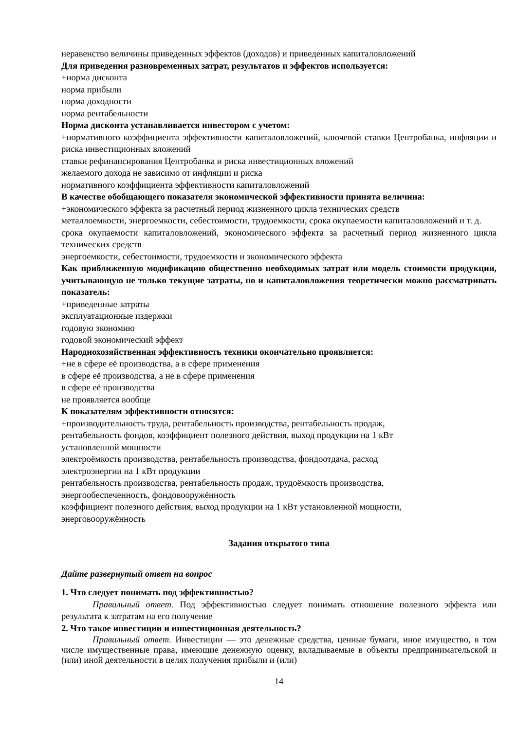неравенство величины приведенных эффектов (доходов) и приведенных капиталовложений
Для приведения разновременных затрат, результатов и эффектов используется:
+норма дисконта
норма прибыли
норма доходности
норма рентабельности
Норма дисконта устанавливается инвестором с учетом:
+нормативного коэффициента эффективности капиталовложений, ключевой ставки Центробанка, инфляции и риска инвестиционных вложений
ставки рефинансирования Центробанка и риска инвестиционных вложений
желаемого дохода не зависимо от инфляции и риска
нормативного коэффициента эффективности капиталовложений
В качестве обобщающего показателя экономической эффективности принята величина:
+экономического эффекта за расчетный период жизненного цикла технических средств
металлоемкости, энергоемкости, себестоимости, трудоемкости, срока окупаемости капиталовложений и т. д.
срока окупаемости капиталовложений, экономического эффекта за расчетный период жизненного цикла технических средств
энергоемкости, себестоимости, трудоемкости и экономического эффекта
Как приближенную модификацию общественно необходимых затрат или модель стоимости продукции, учитывающую не только текущие затраты, но и капиталовложения теоретически можно рассматривать показатель:
+приведенные затраты
эксплуатационные издержки
годовую экономию
годовой экономический эффект
Народнохозяйственная эффективность техники окончательно проявляется:
+не в сфере её производства, а в сфере применения
в сфере её производства, а не в сфере применения
в сфере её производства
не проявляется вообще
К показателям эффективности относятся:
+производительность труда, рентабельность производства, рентабельность продаж,
рентабельность фондов, коэффициент полезного действия, выход продукции на 1 кВт
установленной мощности
электроёмкость производства, рентабельность производства, фондоотдача, расход
электроэнергии на 1 кВт продукции
рентабельность производства, рентабельность продаж, трудоёмкость производства,
энергообеспеченность, фондовооружённость
коэффициент полезного действия, выход продукции на 1 кВт установленной мощности,
энерговооружённость
Задания открытого типа
Дайте развернутый ответ на вопрос
1. Что следует понимать под эффективностью?
Правильный ответ. Под эффективностью следует понимать отношение полезного эффекта или результата к затратам на его получение
2. Что такое инвестиции и инвестиционная деятельность?
Правильный ответ. Инвестиции — это денежные средства, ценные бумаги, иное имущество, в том числе имущественные права, имеющие денежную оценку, вкладываемые в объекты предпринимательской и (или) иной деятельности в целях получения прибыли и (или)
14